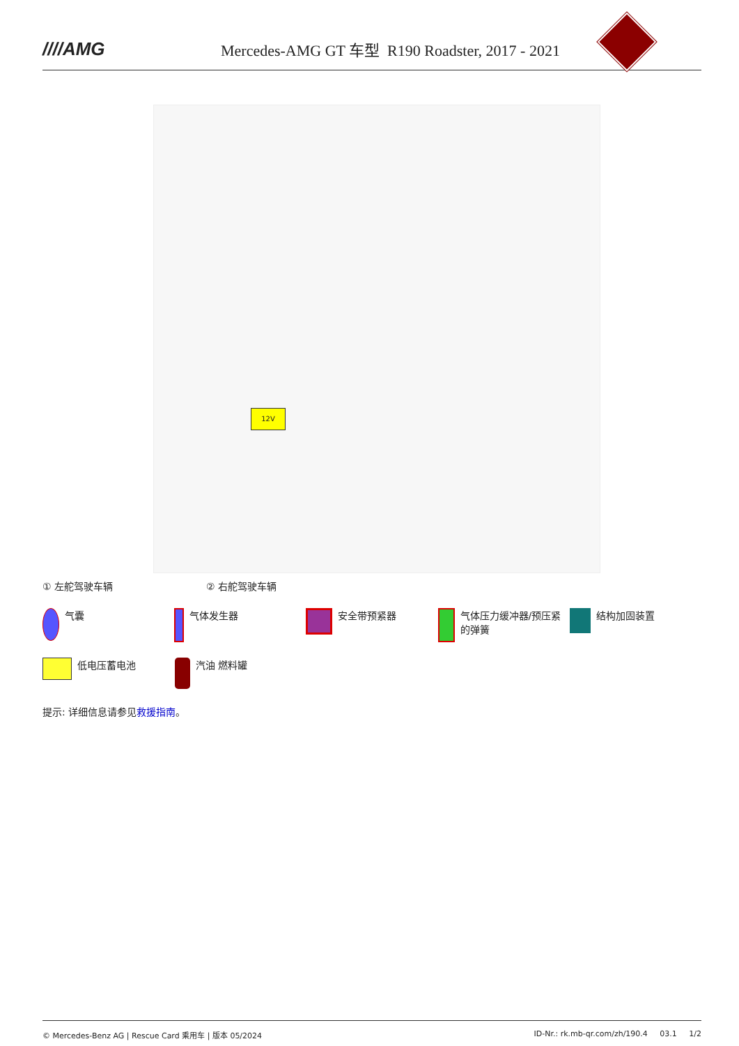////AMG
Mercedes-AMG GT 车型 R190 Roadster, 2017 - 2021
12V
① 左舵驾驶车辆 ② 右舵驾驶车辆
气囊 气体发生器 安全带预紧器 气体压力缓冲器/预压紧的弹簧
结构加固装置
低电压蓄电池 汽油 燃料罐
提示: 详细信息请参见救援指南。
© Mercedes-Benz AG | Rescue Card 乘用车 | 版本 05/2024 ID-Nr.: rk.mb-qr.com/zh/190.4 03.1 1/2